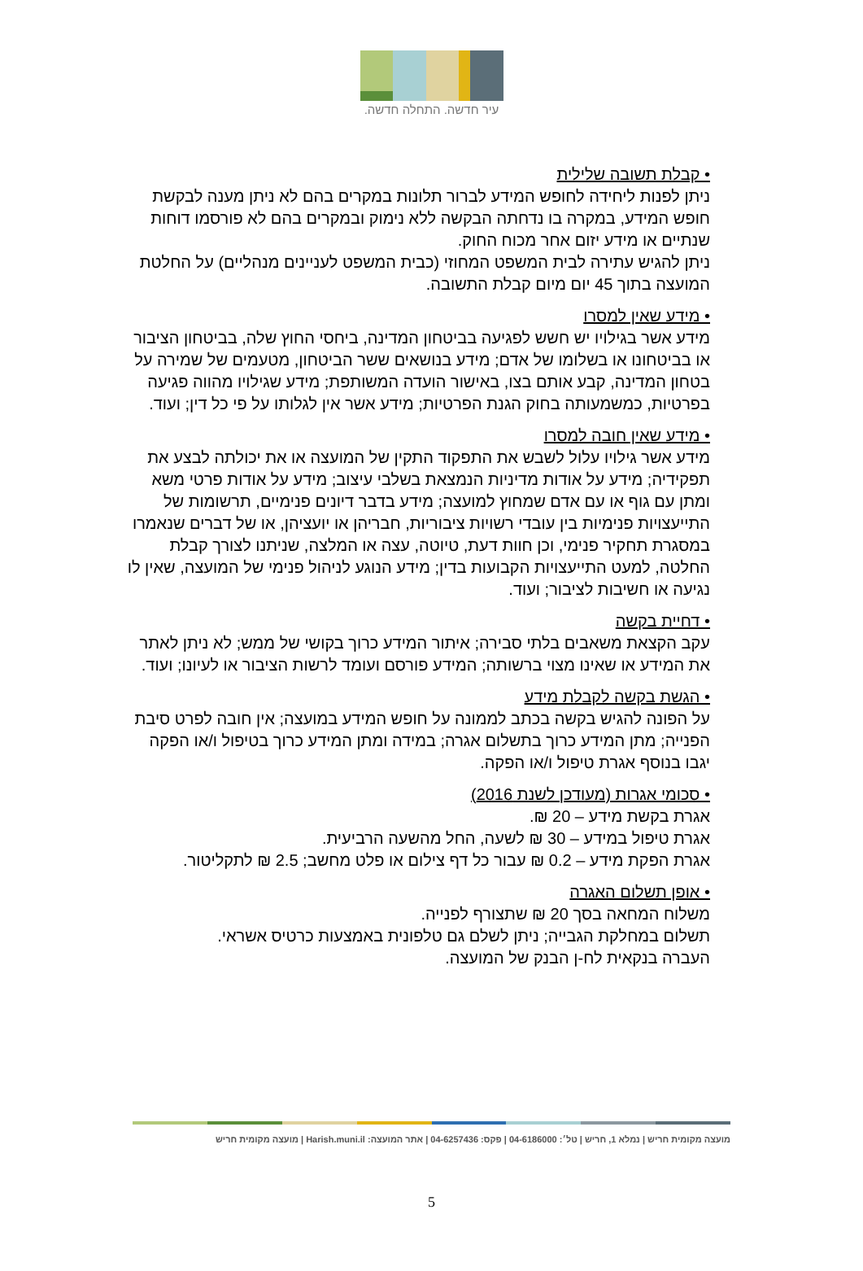עיר חדשה. התחלה חדשה.
• קבלת תשובה שלילית
ניתן לפנות ליחידה לחופש המידע לברור תלונות במקרים בהם לא ניתן מענה לבקשת חופש המידע, במקרה בו נדחתה הבקשה ללא נימוק ובמקרים בהם לא פורסמו דוחות שנתיים או מידע יזום אחר מכוח החוק.
ניתן להגיש עתירה לבית המשפט המחוזי (כבית המשפט לעניינים מנהליים) על החלטת המועצה בתוך 45 יום מיום קבלת התשובה.
• מידע שאין למסרו
מידע אשר בגילויו יש חשש לפגיעה בביטחון המדינה, ביחסי החוץ שלה, בביטחון הציבור או בביטחונו או בשלומו של אדם; מידע בנושאים ששר הביטחון, מטעמים של שמירה על בטחון המדינה, קבע אותם בצו, באישור הועדה המשותפת; מידע שגילויו מהווה פגיעה בפרטיות, כמשמעותה בחוק הגנת הפרטיות; מידע אשר אין לגלותו על פי כל דין; ועוד.
• מידע שאין חובה למסרו
מידע אשר גילויו עלול לשבש את התפקוד התקין של המועצה או את יכולתה לבצע את תפקידיה; מידע על אודות מדיניות הנמצאת בשלבי עיצוב; מידע על אודות פרטי משא ומתן עם גוף או עם אדם שמחוץ למועצה; מידע בדבר דיונים פנימיים, תרשומות של התייעצויות פנימיות בין עובדי רשויות ציבוריות, חבריהן או יועציהן, או של דברים שנאמרו במסגרת תחקיר פנימי, וכן חוות דעת, טיוטה, עצה או המלצה, שניתנו לצורך קבלת החלטה, למעט התייעצויות הקבועות בדין; מידע הנוגע לניהול פנימי של המועצה, שאין לו נגיעה או חשיבות לציבור; ועוד.
• דחיית בקשה
עקב הקצאת משאבים בלתי סבירה; איתור המידע כרוך בקושי של ממש; לא ניתן לאתר את המידע או שאינו מצוי ברשותה; המידע פורסם ועומד לרשות הציבור או לעיונו; ועוד.
• הגשת בקשה לקבלת מידע
על הפונה להגיש בקשה בכתב לממונה על חופש המידע במועצה; אין חובה לפרט סיבת הפנייה; מתן המידע כרוך בתשלום אגרה; במידה ומתן המידע כרוך בטיפול ו/או הפקה יגבו בנוסף אגרת טיפול ו/או הפקה.
• סכומי אגרות (מעודכן לשנת 2016)
אגרת בקשת מידע – 20 ₪.
אגרת טיפול במידע – 30 ₪ לשעה, החל מהשעה הרביעית.
אגרת הפקת מידע – 0.2 ₪ עבור כל דף צילום או פלט מחשב; 2.5 ₪ לתקליטור.
• אופן תשלום האגרה
משלוח המחאה בסך 20 ₪ שתצורף לפנייה.
תשלום במחלקת הגבייה; ניתן לשלם גם טלפונית באמצעות כרטיס אשראי.
העברה בנקאית לח-ן הבנק של המועצה.
מועצה מקומית חריש | נמלא 1, חריש | טל׳: 04-6186000 | פקס: 04-6257436 | אתר המועצה: Harish.muni.il | מועצה מקומית חריש
5